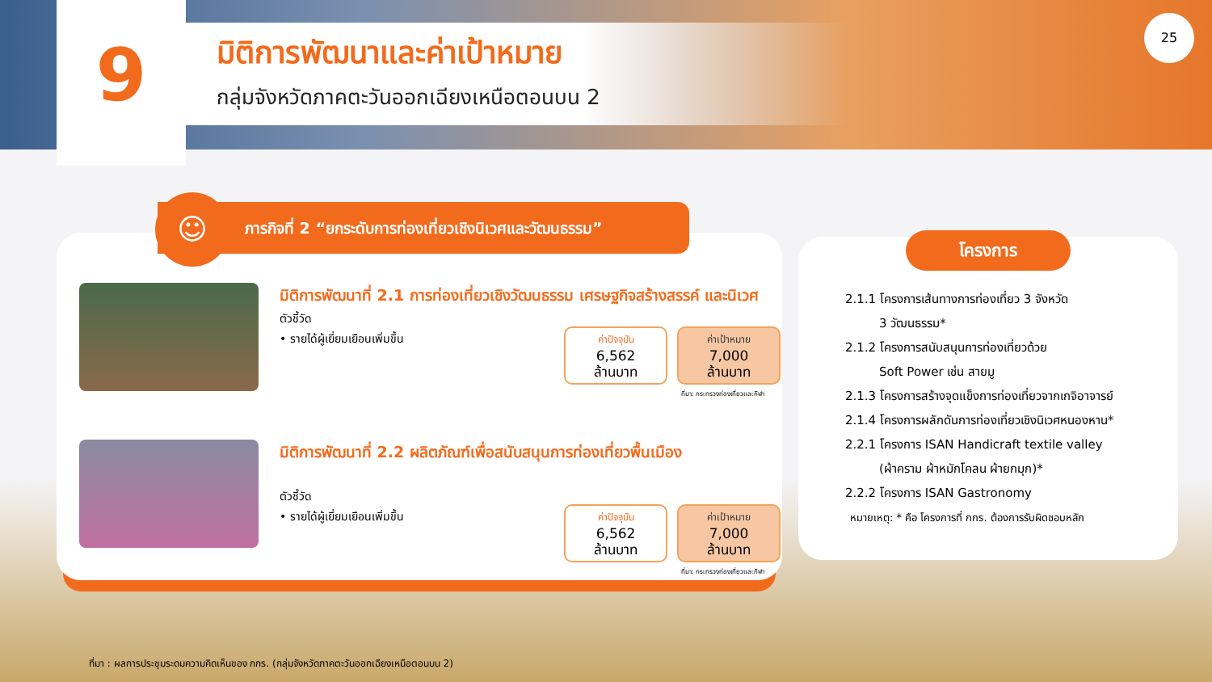9
มิติการพัฒนาและค่าเป้าหมาย
กลุ่มจังหวัดภาคตะวันออกเฉียงเหนือตอนบน 2
25
มิติการพัฒนาที่ 2.1 การท่องเที่ยวเชิงวัฒนธรรม เศรษฐกิจสร้างสรรค์ และนิเวศ
ตัวชี้วัด
• รายได้ผู้เยี่ยมเยือนเพิ่มขึ้น
ค่าปัจจุบัน
6,562
ล้านบาท
ค่าเป้าหมาย
7,000
ล้านบาท
ที่มา: กระทรวงท่องเที่ยวและกีฬา
มิติการพัฒนาที่ 2.2 ผลิตภัณฑ์เพื่อสนับสนุนการท่องเที่ยวพื้นเมือง
ตัวชี้วัด
• รายได้ผู้เยี่ยมเยือนเพิ่มขึ้น
ค่าปัจจุบัน
6,562
ล้านบาท
ค่าเป้าหมาย
7,000
ล้านบาท
ที่มา: กระทรวงท่องเที่ยวและกีฬา
ภารกิจที่ 2 “ยกระดับการท่องเที่ยวเชิงนิเวศและวัฒนธรรม”
☺
โครงการ
2.1.1 โครงการเส้นทางการท่องเที่ยว 3 จังหวัด
3 วัฒนธรรม*
2.1.2 โครงการสนับสนุนการท่องเที่ยวด้วย
Soft Power เช่น สายมู
2.1.3 โครงการสร้างจุดแข็งการท่องเที่ยวจากเกจิอาจารย์
2.1.4 โครงการผลักดันการท่องเที่ยวเชิงนิเวศหนองหาน*
2.2.1 โครงการ ISAN Handicraft textile valley
(ผ้าคราม ผ้าหมักโคลน ผ้ายกมุก)*
2.2.2 โครงการ ISAN Gastronomy
หมายเหตุ: * คือ โครงการที่ กกร. ต้องการรับผิดชอบหลัก
ที่มา : ผลการประชุมระดมความคิดเห็นของ กกร. (กลุ่มจังหวัดภาคตะวันออกเฉียงเหนือตอนบน 2)